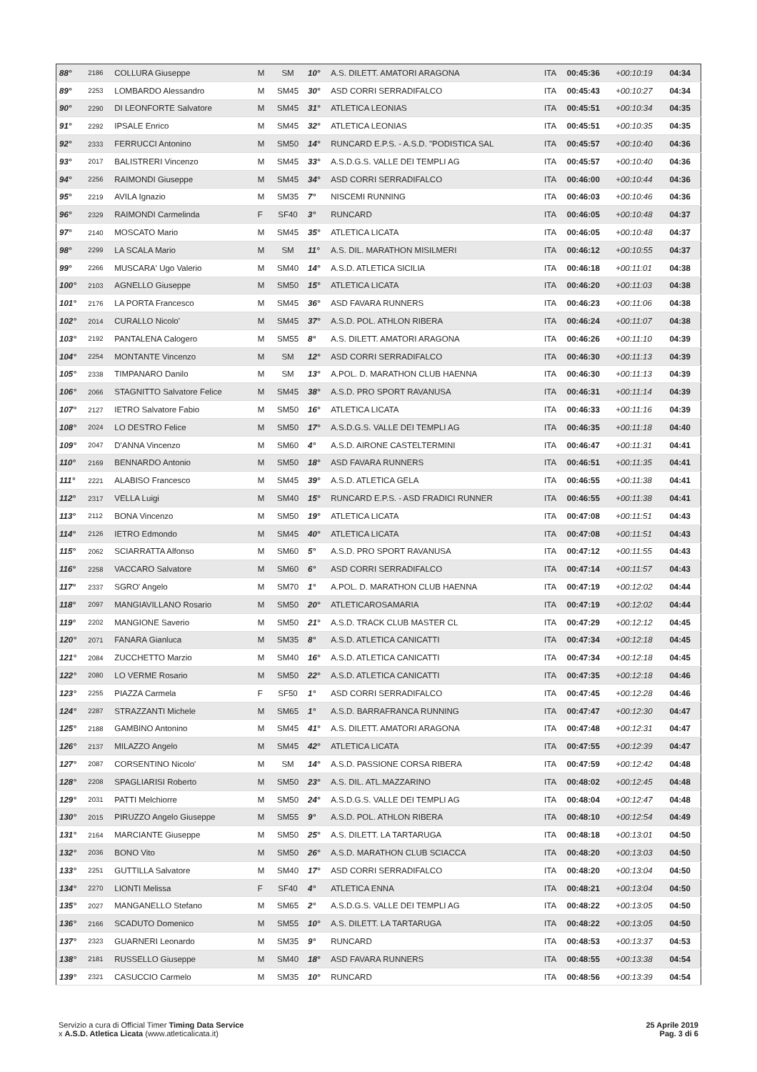| 88° | 2186 | COLLURA Giuseppe | M | SM | 10° | A.S. DILETT. AMATORI ARAGONA | ITA | 00:45:36 | +00:10:19 | 04:34 |
| 89° | 2253 | LOMBARDO Alessandro | M | SM45 | 30° | ASD CORRI SERRADIFALCO | ITA | 00:45:43 | +00:10:27 | 04:34 |
| 90° | 2290 | DI LEONFORTE Salvatore | M | SM45 | 31° | ATLETICA LEONIAS | ITA | 00:45:51 | +00:10:34 | 04:35 |
| 91° | 2292 | IPSALE Enrico | M | SM45 | 32° | ATLETICA LEONIAS | ITA | 00:45:51 | +00:10:35 | 04:35 |
| 92° | 2333 | FERRUCCI Antonino | M | SM50 | 14° | RUNCARD E.P.S. - A.S.D. "PODISTICA SAL | ITA | 00:45:57 | +00:10:40 | 04:36 |
| 93° | 2017 | BALISTRERI Vincenzo | M | SM45 | 33° | A.S.D.G.S. VALLE DEI TEMPLI AG | ITA | 00:45:57 | +00:10:40 | 04:36 |
| 94° | 2256 | RAIMONDI Giuseppe | M | SM45 | 34° | ASD CORRI SERRADIFALCO | ITA | 00:46:00 | +00:10:44 | 04:36 |
| 95° | 2219 | AVILA Ignazio | M | SM35 | 7° | NISCEMI RUNNING | ITA | 00:46:03 | +00:10:46 | 04:36 |
| 96° | 2329 | RAIMONDI Carmelinda | F | SF40 | 3° | RUNCARD | ITA | 00:46:05 | +00:10:48 | 04:37 |
| 97° | 2140 | MOSCATO Mario | M | SM45 | 35° | ATLETICA LICATA | ITA | 00:46:05 | +00:10:48 | 04:37 |
| 98° | 2299 | LA SCALA Mario | M | SM | 11° | A.S. DIL. MARATHON MISILMERI | ITA | 00:46:12 | +00:10:55 | 04:37 |
| 99° | 2266 | MUSCARA' Ugo Valerio | M | SM40 | 14° | A.S.D. ATLETICA SICILIA | ITA | 00:46:18 | +00:11:01 | 04:38 |
| 100° | 2103 | AGNELLO Giuseppe | M | SM50 | 15° | ATLETICA LICATA | ITA | 00:46:20 | +00:11:03 | 04:38 |
| 101° | 2176 | LA PORTA Francesco | M | SM45 | 36° | ASD FAVARA RUNNERS | ITA | 00:46:23 | +00:11:06 | 04:38 |
| 102° | 2014 | CURALLO Nicolo' | M | SM45 | 37° | A.S.D. POL. ATHLON RIBERA | ITA | 00:46:24 | +00:11:07 | 04:38 |
| 103° | 2192 | PANTALENA Calogero | M | SM55 | 8° | A.S. DILETT. AMATORI ARAGONA | ITA | 00:46:26 | +00:11:10 | 04:39 |
| 104° | 2254 | MONTANTE Vincenzo | M | SM | 12° | ASD CORRI SERRADIFALCO | ITA | 00:46:30 | +00:11:13 | 04:39 |
| 105° | 2338 | TIMPANARO Danilo | M | SM | 13° | A.POL. D. MARATHON CLUB HAENNA | ITA | 00:46:30 | +00:11:13 | 04:39 |
| 106° | 2066 | STAGNITTO Salvatore Felice | M | SM45 | 38° | A.S.D. PRO SPORT RAVANUSA | ITA | 00:46:31 | +00:11:14 | 04:39 |
| 107° | 2127 | IETRO Salvatore Fabio | M | SM50 | 16° | ATLETICA LICATA | ITA | 00:46:33 | +00:11:16 | 04:39 |
| 108° | 2024 | LO DESTRO Felice | M | SM50 | 17° | A.S.D.G.S. VALLE DEI TEMPLI AG | ITA | 00:46:35 | +00:11:18 | 04:40 |
| 109° | 2047 | D'ANNA Vincenzo | M | SM60 | 4° | A.S.D. AIRONE CASTELTERMINI | ITA | 00:46:47 | +00:11:31 | 04:41 |
| 110° | 2169 | BENNARDO Antonio | M | SM50 | 18° | ASD FAVARA RUNNERS | ITA | 00:46:51 | +00:11:35 | 04:41 |
| 111° | 2221 | ALABISO Francesco | M | SM45 | 39° | A.S.D. ATLETICA GELA | ITA | 00:46:55 | +00:11:38 | 04:41 |
| 112° | 2317 | VELLA Luigi | M | SM40 | 15° | RUNCARD E.P.S. - ASD FRADICI RUNNER | ITA | 00:46:55 | +00:11:38 | 04:41 |
| 113° | 2112 | BONA Vincenzo | M | SM50 | 19° | ATLETICA LICATA | ITA | 00:47:08 | +00:11:51 | 04:43 |
| 114° | 2126 | IETRO Edmondo | M | SM45 | 40° | ATLETICA LICATA | ITA | 00:47:08 | +00:11:51 | 04:43 |
| 115° | 2062 | SCIARRATTA Alfonso | M | SM60 | 5° | A.S.D. PRO SPORT RAVANUSA | ITA | 00:47:12 | +00:11:55 | 04:43 |
| 116° | 2258 | VACCARO Salvatore | M | SM60 | 6° | ASD CORRI SERRADIFALCO | ITA | 00:47:14 | +00:11:57 | 04:43 |
| 117° | 2337 | SGRO' Angelo | M | SM70 | 1° | A.POL. D. MARATHON CLUB HAENNA | ITA | 00:47:19 | +00:12:02 | 04:44 |
| 118° | 2097 | MANGIAVILLANO Rosario | M | SM50 | 20° | ATLETICAROSAMARIA | ITA | 00:47:19 | +00:12:02 | 04:44 |
| 119° | 2202 | MANGIONE Saverio | M | SM50 | 21° | A.S.D. TRACK CLUB MASTER CL | ITA | 00:47:29 | +00:12:12 | 04:45 |
| 120° | 2071 | FANARA Gianluca | M | SM35 | 8° | A.S.D. ATLETICA CANICATTI | ITA | 00:47:34 | +00:12:18 | 04:45 |
| 121° | 2084 | ZUCCHETTO Marzio | M | SM40 | 16° | A.S.D. ATLETICA CANICATTI | ITA | 00:47:34 | +00:12:18 | 04:45 |
| 122° | 2080 | LO VERME Rosario | M | SM50 | 22° | A.S.D. ATLETICA CANICATTI | ITA | 00:47:35 | +00:12:18 | 04:46 |
| 123° | 2255 | PIAZZA Carmela | F | SF50 | 1° | ASD CORRI SERRADIFALCO | ITA | 00:47:45 | +00:12:28 | 04:46 |
| 124° | 2287 | STRAZZANTI Michele | M | SM65 | 1° | A.S.D. BARRAFRANCA RUNNING | ITA | 00:47:47 | +00:12:30 | 04:47 |
| 125° | 2188 | GAMBINO Antonino | M | SM45 | 41° | A.S. DILETT. AMATORI ARAGONA | ITA | 00:47:48 | +00:12:31 | 04:47 |
| 126° | 2137 | MILAZZO Angelo | M | SM45 | 42° | ATLETICA LICATA | ITA | 00:47:55 | +00:12:39 | 04:47 |
| 127° | 2087 | CORSENTINO Nicolo' | M | SM | 14° | A.S.D. PASSIONE CORSA RIBERA | ITA | 00:47:59 | +00:12:42 | 04:48 |
| 128° | 2208 | SPAGLIARISI Roberto | M | SM50 | 23° | A.S. DIL. ATL.MAZZARINO | ITA | 00:48:02 | +00:12:45 | 04:48 |
| 129° | 2031 | PATTI Melchiorre | M | SM50 | 24° | A.S.D.G.S. VALLE DEI TEMPLI AG | ITA | 00:48:04 | +00:12:47 | 04:48 |
| 130° | 2015 | PIRUZZO Angelo Giuseppe | M | SM55 | 9° | A.S.D. POL. ATHLON RIBERA | ITA | 00:48:10 | +00:12:54 | 04:49 |
| 131° | 2164 | MARCIANTE Giuseppe | M | SM50 | 25° | A.S. DILETT. LA TARTARUGA | ITA | 00:48:18 | +00:13:01 | 04:50 |
| 132° | 2036 | BONO Vito | M | SM50 | 26° | A.S.D. MARATHON CLUB SCIACCA | ITA | 00:48:20 | +00:13:03 | 04:50 |
| 133° | 2251 | GUTTILLA Salvatore | M | SM40 | 17° | ASD CORRI SERRADIFALCO | ITA | 00:48:20 | +00:13:04 | 04:50 |
| 134° | 2270 | LIONTI Melissa | F | SF40 | 4° | ATLETICA ENNA | ITA | 00:48:21 | +00:13:04 | 04:50 |
| 135° | 2027 | MANGANELLO Stefano | M | SM65 | 2° | A.S.D.G.S. VALLE DEI TEMPLI AG | ITA | 00:48:22 | +00:13:05 | 04:50 |
| 136° | 2166 | SCADUTO Domenico | M | SM55 | 10° | A.S. DILETT. LA TARTARUGA | ITA | 00:48:22 | +00:13:05 | 04:50 |
| 137° | 2323 | GUARNERI Leonardo | M | SM35 | 9° | RUNCARD | ITA | 00:48:53 | +00:13:37 | 04:53 |
| 138° | 2181 | RUSSELLO Giuseppe | M | SM40 | 18° | ASD FAVARA RUNNERS | ITA | 00:48:55 | +00:13:38 | 04:54 |
| 139° | 2321 | CASUCCIO Carmelo | M | SM35 | 10° | RUNCARD | ITA | 00:48:56 | +00:13:39 | 04:54 |
Servizio a cura di Official Timer Timing Data Service
x A.S.D. Atletica Licata (www.atleticalicata.it)
25 Aprile 2019
Pag. 3 di 6